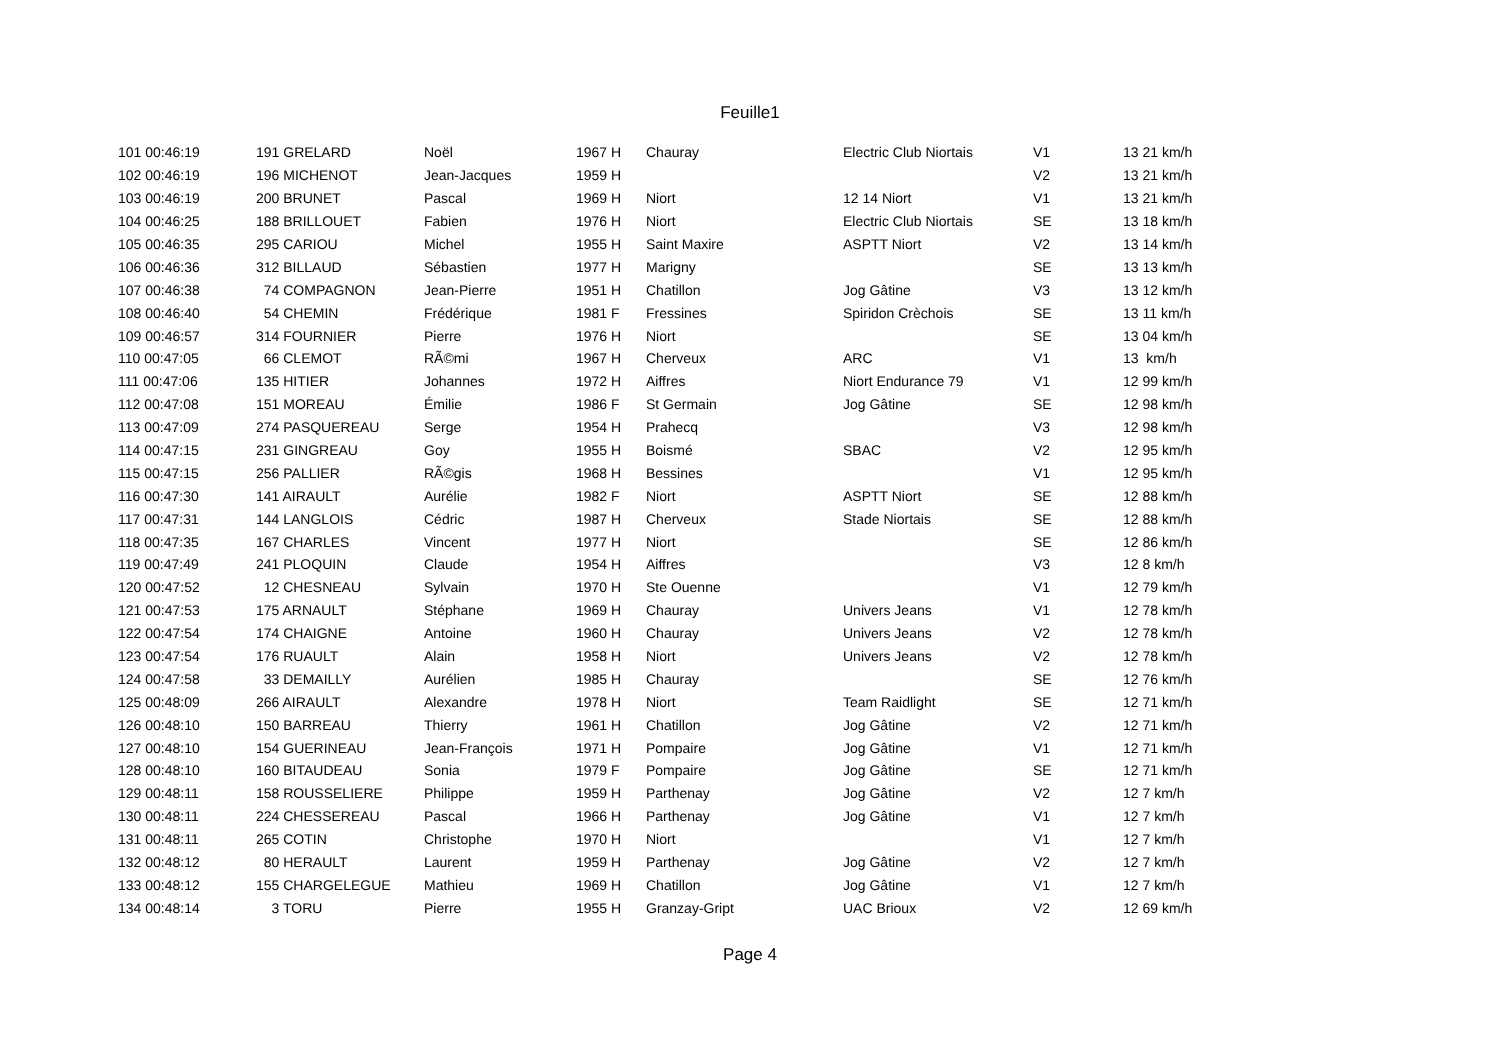Feuille1
| 101 00:46:19 | 191 GRELARD | Noël | 1967 H | Chauray | Electric Club Niortais | V1 | 13 21 km/h |
| 102 00:46:19 | 196 MICHENOT | Jean-Jacques | 1959 H | | | V2 | 13 21 km/h |
| 103 00:46:19 | 200 BRUNET | Pascal | 1969 H | Niort | 12 14 Niort | V1 | 13 21 km/h |
| 104 00:46:25 | 188 BRILLOUET | Fabien | 1976 H | Niort | Electric Club Niortais | SE | 13 18 km/h |
| 105 00:46:35 | 295 CARIOU | Michel | 1955 H | Saint Maxire | ASPTT Niort | V2 | 13 14 km/h |
| 106 00:46:36 | 312 BILLAUD | Sébastien | 1977 H | Marigny | | SE | 13 13 km/h |
| 107 00:46:38 | 74 COMPAGNON | Jean-Pierre | 1951 H | Chatillon | Jog Gâtine | V3 | 13 12 km/h |
| 108 00:46:40 | 54 CHEMIN | Frédérique | 1981 F | Fressines | Spiridon Crèchois | SE | 13 11 km/h |
| 109 00:46:57 | 314 FOURNIER | Pierre | 1976 H | Niort | | SE | 13 04 km/h |
| 110 00:47:05 | 66 CLEMOT | RÃ©mi | 1967 H | Cherveux | ARC | V1 | 13 km/h |
| 111 00:47:06 | 135 HITIER | Johannes | 1972 H | Aiffres | Niort Endurance 79 | V1 | 12 99 km/h |
| 112 00:47:08 | 151 MOREAU | Émilie | 1986 F | St Germain | Jog Gâtine | SE | 12 98 km/h |
| 113 00:47:09 | 274 PASQUEREAU | Serge | 1954 H | Prahecq | | V3 | 12 98 km/h |
| 114 00:47:15 | 231 GINGREAU | Goy | 1955 H | Boismé | SBAC | V2 | 12 95 km/h |
| 115 00:47:15 | 256 PALLIER | RÃ©gis | 1968 H | Bessines | | V1 | 12 95 km/h |
| 116 00:47:30 | 141 AIRAULT | Aurélie | 1982 F | Niort | ASPTT Niort | SE | 12 88 km/h |
| 117 00:47:31 | 144 LANGLOIS | Cédric | 1987 H | Cherveux | Stade Niortais | SE | 12 88 km/h |
| 118 00:47:35 | 167 CHARLES | Vincent | 1977 H | Niort | | SE | 12 86 km/h |
| 119 00:47:49 | 241 PLOQUIN | Claude | 1954 H | Aiffres | | V3 | 12 8 km/h |
| 120 00:47:52 | 12 CHESNEAU | Sylvain | 1970 H | Ste Ouenne | | V1 | 12 79 km/h |
| 121 00:47:53 | 175 ARNAULT | Stéphane | 1969 H | Chauray | Univers Jeans | V1 | 12 78 km/h |
| 122 00:47:54 | 174 CHAIGNE | Antoine | 1960 H | Chauray | Univers Jeans | V2 | 12 78 km/h |
| 123 00:47:54 | 176 RUAULT | Alain | 1958 H | Niort | Univers Jeans | V2 | 12 78 km/h |
| 124 00:47:58 | 33 DEMAILLY | Aurélien | 1985 H | Chauray | | SE | 12 76 km/h |
| 125 00:48:09 | 266 AIRAULT | Alexandre | 1978 H | Niort | Team Raidlight | SE | 12 71 km/h |
| 126 00:48:10 | 150 BARREAU | Thierry | 1961 H | Chatillon | Jog Gâtine | V2 | 12 71 km/h |
| 127 00:48:10 | 154 GUERINEAU | Jean-François | 1971 H | Pompaire | Jog Gâtine | V1 | 12 71 km/h |
| 128 00:48:10 | 160 BITAUDEAU | Sonia | 1979 F | Pompaire | Jog Gâtine | SE | 12 71 km/h |
| 129 00:48:11 | 158 ROUSSELIERE | Philippe | 1959 H | Parthenay | Jog Gâtine | V2 | 12 7 km/h |
| 130 00:48:11 | 224 CHESSEREAU | Pascal | 1966 H | Parthenay | Jog Gâtine | V1 | 12 7 km/h |
| 131 00:48:11 | 265 COTIN | Christophe | 1970 H | Niort | | V1 | 12 7 km/h |
| 132 00:48:12 | 80 HERAULT | Laurent | 1959 H | Parthenay | Jog Gâtine | V2 | 12 7 km/h |
| 133 00:48:12 | 155 CHARGELEGUE | Mathieu | 1969 H | Chatillon | Jog Gâtine | V1 | 12 7 km/h |
| 134 00:48:14 | 3 TORU | Pierre | 1955 H | Granzay-Gript | UAC Brioux | V2 | 12 69 km/h |
Page 4